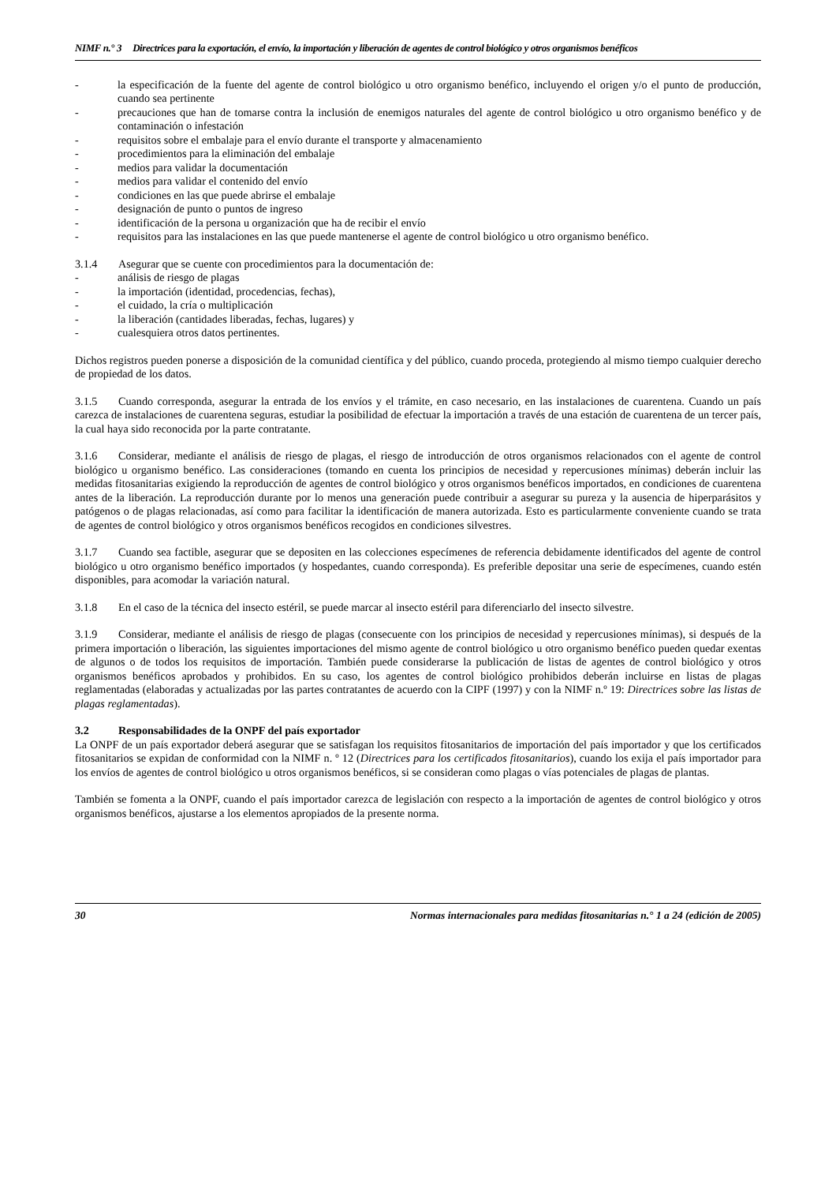NIMF n.° 3 Directrices para la exportación, el envío, la importación y liberación de agentes de control biológico y otros organismos benéficos
- la especificación de la fuente del agente de control biológico u otro organismo benéfico, incluyendo el origen y/o el punto de producción, cuando sea pertinente
- precauciones que han de tomarse contra la inclusión de enemigos naturales del agente de control biológico u otro organismo benéfico y de contaminación o infestación
- requisitos sobre el embalaje para el envío durante el transporte y almacenamiento
- procedimientos para la eliminación del embalaje
- medios para validar la documentación
- medios para validar el contenido del envío
- condiciones en las que puede abrirse el embalaje
- designación de punto o puntos de ingreso
- identificación de la persona u organización que ha de recibir el envío
- requisitos para las instalaciones en las que puede mantenerse el agente de control biológico u otro organismo benéfico.
3.1.4 Asegurar que se cuente con procedimientos para la documentación de:
- análisis de riesgo de plagas
- la importación (identidad, procedencias, fechas),
- el cuidado, la cría o multiplicación
- la liberación (cantidades liberadas, fechas, lugares) y
- cualesquiera otros datos pertinentes.
Dichos registros pueden ponerse a disposición de la comunidad científica y del público, cuando proceda, protegiendo al mismo tiempo cualquier derecho de propiedad de los datos.
3.1.5 Cuando corresponda, asegurar la entrada de los envíos y el trámite, en caso necesario, en las instalaciones de cuarentena. Cuando un país carezca de instalaciones de cuarentena seguras, estudiar la posibilidad de efectuar la importación a través de una estación de cuarentena de un tercer país, la cual haya sido reconocida por la parte contratante.
3.1.6 Considerar, mediante el análisis de riesgo de plagas, el riesgo de introducción de otros organismos relacionados con el agente de control biológico u organismo benéfico. Las consideraciones (tomando en cuenta los principios de necesidad y repercusiones mínimas) deberán incluir las medidas fitosanitarias exigiendo la reproducción de agentes de control biológico y otros organismos benéficos importados, en condiciones de cuarentena antes de la liberación. La reproducción durante por lo menos una generación puede contribuir a asegurar su pureza y la ausencia de hiperparásitos y patógenos o de plagas relacionadas, así como para facilitar la identificación de manera autorizada. Esto es particularmente conveniente cuando se trata de agentes de control biológico y otros organismos benéficos recogidos en condiciones silvestres.
3.1.7 Cuando sea factible, asegurar que se depositen en las colecciones especímenes de referencia debidamente identificados del agente de control biológico u otro organismo benéfico importados (y hospedantes, cuando corresponda). Es preferible depositar una serie de especímenes, cuando estén disponibles, para acomodar la variación natural.
3.1.8 En el caso de la técnica del insecto estéril, se puede marcar al insecto estéril para diferenciarlo del insecto silvestre.
3.1.9 Considerar, mediante el análisis de riesgo de plagas (consecuente con los principios de necesidad y repercusiones mínimas), si después de la primera importación o liberación, las siguientes importaciones del mismo agente de control biológico u otro organismo benéfico pueden quedar exentas de algunos o de todos los requisitos de importación. También puede considerarse la publicación de listas de agentes de control biológico y otros organismos benéficos aprobados y prohibidos. En su caso, los agentes de control biológico prohibidos deberán incluirse en listas de plagas reglamentadas (elaboradas y actualizadas por las partes contratantes de acuerdo con la CIPF (1997) y con la NIMF n.º 19: Directrices sobre las listas de plagas reglamentadas).
3.2 Responsabilidades de la ONPF del país exportador
La ONPF de un país exportador deberá asegurar que se satisfagan los requisitos fitosanitarios de importación del país importador y que los certificados fitosanitarios se expidan de conformidad con la NIMF n. º 12 (Directrices para los certificados fitosanitarios), cuando los exija el país importador para los envíos de agentes de control biológico u otros organismos benéficos, si se consideran como plagas o vías potenciales de plagas de plantas.
También se fomenta a la ONPF, cuando el país importador carezca de legislación con respecto a la importación de agentes de control biológico y otros organismos benéficos, ajustarse a los elementos apropiados de la presente norma.
30 Normas internacionales para medidas fitosanitarias n.° 1 a 24 (edición de 2005)